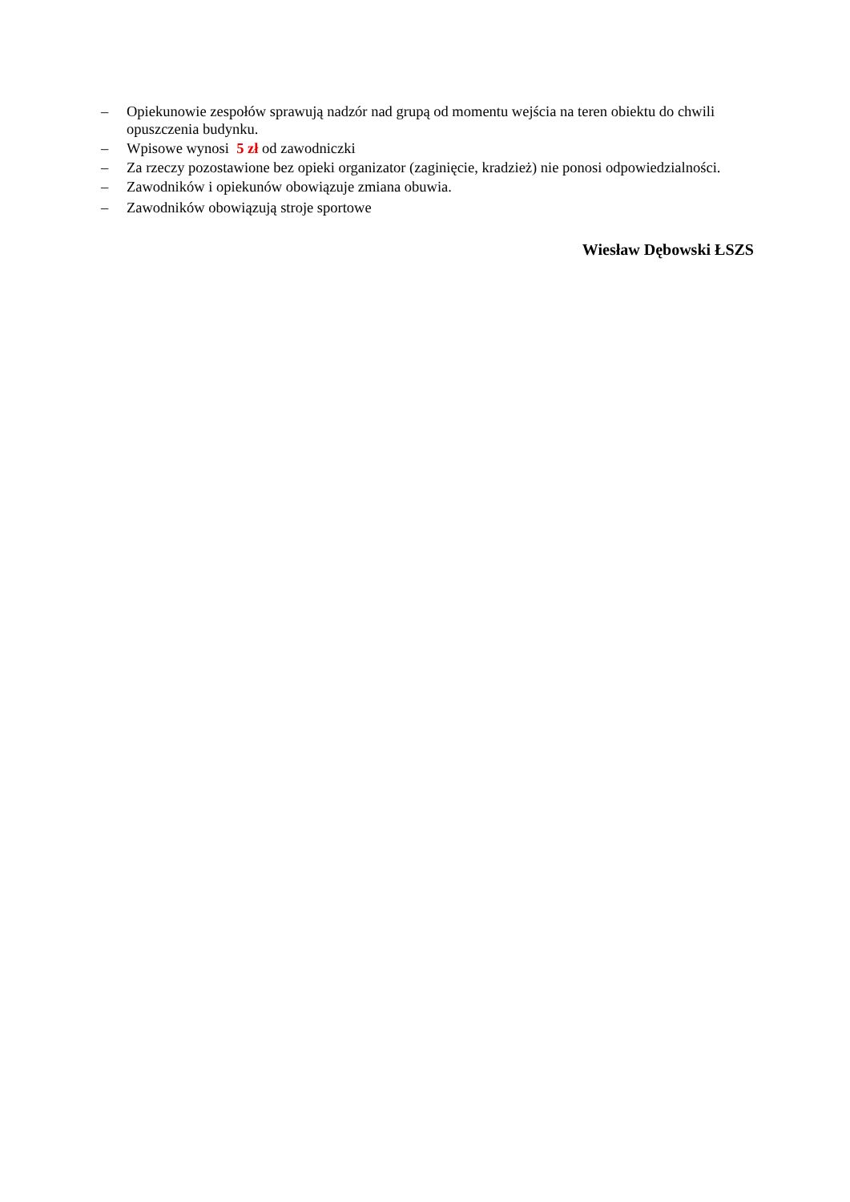– Opiekunowie zespołów sprawują nadzór nad grupą od momentu wejścia na teren obiektu do chwili opuszczenia budynku.
– Wpisowe wynosi 5 zł od zawodniczki
– Za rzeczy pozostawione bez opieki organizator (zaginięcie, kradzież) nie ponosi odpowiedzialności.
– Zawodników i opiekunów obowiązuje zmiana obuwia.
– Zawodników obowiązują stroje sportowe
Wiesław Dębowski ŁSZS